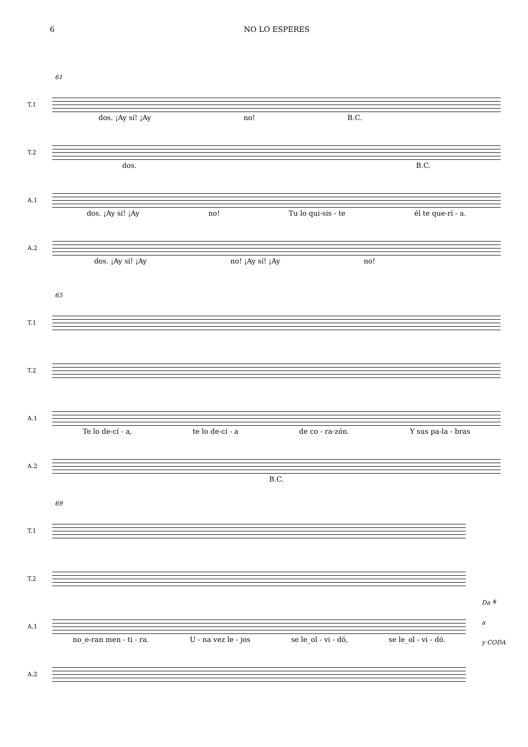6 NO LO ESPERES
61
T.1
dos. ¡Ay sí! ¡Ay no! B.C.
T.2
dos. B.C.
A.1
dos. ¡Ay sí! ¡Ay no! Tu lo qui-sis - te él te que-rí - a.
A.2
dos. ¡Ay sí! ¡Ay no! ¡Ay sí! ¡Ay no!
65
T.1
T.2
A.1
Te lo de-cí - a, te lo de-cí - a de co - ra-zón. Y sus pa-la - bras
A.2
B.C.
69
T.1
T.2
A.1
no_e-ran men - ti - ra. U - na vez le - jos se le_ol - vi - dó, se le_ol - vi - dó.
A.2
Da 𝄋
a
y CODA